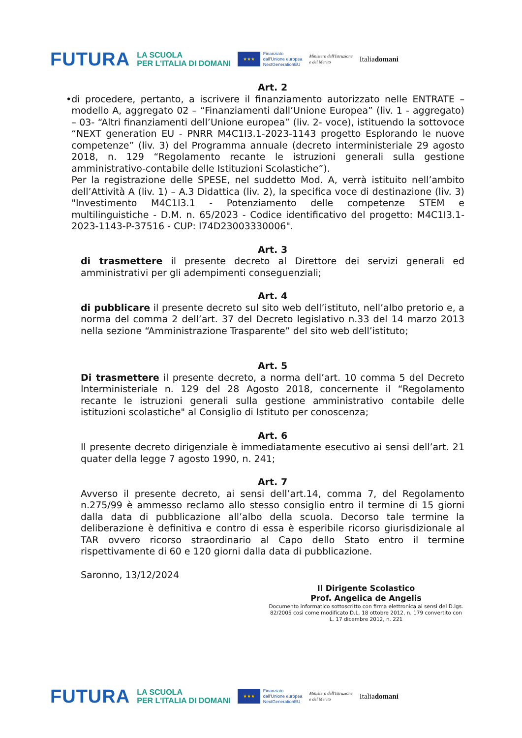FUTURA LA SCUOLA
PER L'ITALIA DI DOMANI ★★★ Finanziato
dall'Unione europea
NextGenerationEU Ministero dell'Istruzione
e del Merito Italiadomani
Art. 2
• di procedere, pertanto, a iscrivere il finanziamento autorizzato nelle ENTRATE – modello A, aggregato 02 – “Finanziamenti dall’Unione Europea” (liv. 1 - aggregato) – 03- “Altri finanziamenti dell’Unione europea” (liv. 2- voce), istituendo la sottovoce “NEXT generation EU - PNRR M4C1I3.1-2023-1143 progetto Esplorando le nuove competenze” (liv. 3) del Programma annuale (decreto interministeriale 29 agosto 2018, n. 129 “Regolamento recante le istruzioni generali sulla gestione amministrativo-contabile delle Istituzioni Scolastiche”).
Per la registrazione delle SPESE, nel suddetto Mod. A, verrà istituito nell’ambito dell’Attività A (liv. 1) – A.3 Didattica (liv. 2), la specifica voce di destinazione (liv. 3) "Investimento M4C1I3.1 - Potenziamento delle competenze STEM e multilinguistiche - D.M. n. 65/2023 - Codice identificativo del progetto: M4C1I3.1-2023-1143-P-37516 - CUP: I74D23003330006".
Art. 3
di trasmettere il presente decreto al Direttore dei servizi generali ed amministrativi per gli adempimenti conseguenziali;
Art. 4
di pubblicare il presente decreto sul sito web dell’istituto, nell’albo pretorio e, a norma del comma 2 dell’art. 37 del Decreto legislativo n.33 del 14 marzo 2013 nella sezione “Amministrazione Trasparente” del sito web dell’istituto;
Art. 5
Di trasmettere il presente decreto, a norma dell’art. 10 comma 5 del Decreto Interministeriale n. 129 del 28 Agosto 2018, concernente il “Regolamento recante le istruzioni generali sulla gestione amministrativo contabile delle istituzioni scolastiche" al Consiglio di Istituto per conoscenza;
Art. 6
Il presente decreto dirigenziale è immediatamente esecutivo ai sensi dell’art. 21 quater della legge 7 agosto 1990, n. 241;
Art. 7
Avverso il presente decreto, ai sensi dell’art.14, comma 7, del Regolamento n.275/99 è ammesso reclamo allo stesso consiglio entro il termine di 15 giorni dalla data di pubblicazione all’albo della scuola. Decorso tale termine la deliberazione è definitiva e contro di essa è esperibile ricorso giurisdizionale al TAR ovvero ricorso straordinario al Capo dello Stato entro il termine rispettivamente di 60 e 120 giorni dalla data di pubblicazione.
Saronno, 13/12/2024
Il Dirigente Scolastico
Prof. Angelica de Angelis
Documento informatico sottoscritto con firma elettronica ai sensi del D.lgs. 82/2005 così come modificato D.L. 18 ottobre 2012, n. 179 convertito con L. 17 dicembre 2012, n. 221
FUTURA LA SCUOLA
PER L'ITALIA DI DOMANI ★★★ Finanziato
dall'Unione europea
NextGenerationEU Ministero dell'Istruzione
e del Merito Italiadomani